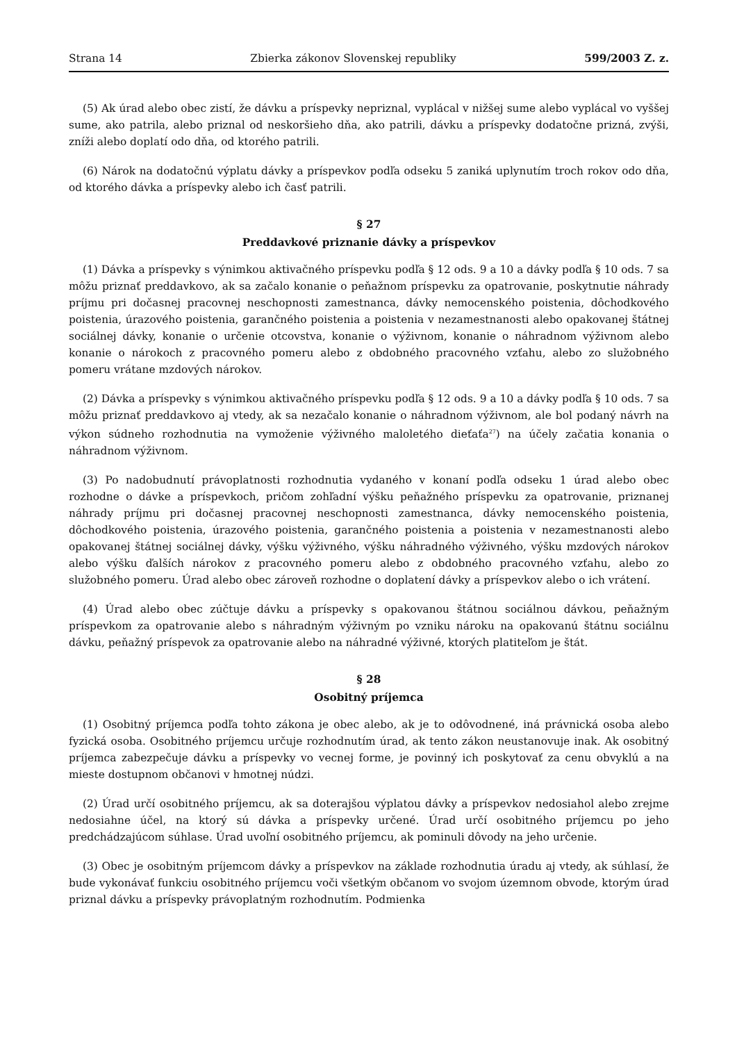Strana 14 Zbierka zákonov Slovenskej republiky 599/2003 Z. z.
(5) Ak úrad alebo obec zistí, že dávku a príspevky nepriznal, vyplácal v nižšej sume alebo vyplácal vo vyššej sume, ako patrila, alebo priznal od neskoršieho dňa, ako patrili, dávku a príspevky dodatočne prizná, zvýši, zníži alebo doplatí odo dňa, od ktorého patrili.
(6) Nárok na dodatočnú výplatu dávky a príspevkov podľa odseku 5 zaniká uplynutím troch rokov odo dňa, od ktorého dávka a príspevky alebo ich časť patrili.
§ 27
Preddavkové priznanie dávky a príspevkov
(1) Dávka a príspevky s výnimkou aktivačného príspevku podľa § 12 ods. 9 a 10 a dávky podľa § 10 ods. 7 sa môžu priznať preddavkovo, ak sa začalo konanie o peňažnom príspevku za opatrovanie, poskytnutie náhrady príjmu pri dočasnej pracovnej neschopnosti zamestnanca, dávky nemocenského poistenia, dôchodkového poistenia, úrazového poistenia, garančného poistenia a poistenia v nezamestnanosti alebo opakovanej štátnej sociálnej dávky, konanie o určenie otcovstva, konanie o výživnom, konanie o náhradnom výživnom alebo konanie o nárokoch z pracovného pomeru alebo z obdobného pracovného vzťahu, alebo zo služobného pomeru vrátane mzdových nárokov.
(2) Dávka a príspevky s výnimkou aktivačného príspevku podľa § 12 ods. 9 a 10 a dávky podľa § 10 ods. 7 sa môžu priznať preddavkovo aj vtedy, ak sa nezačalo konanie o náhradnom výživnom, ale bol podaný návrh na výkon súdneho rozhodnutia na vymoženie výživného maloletého dieťaťa<sup>27</sup>) na účely začatia konania o náhradnom výživnom.
(3) Po nadobudnutí právoplatnosti rozhodnutia vydaného v konaní podľa odseku 1 úrad alebo obec rozhodne o dávke a príspevkoch, pričom zohľadní výšku peňažného príspevku za opatrovanie, priznanej náhrady príjmu pri dočasnej pracovnej neschopnosti zamestnanca, dávky nemocenského poistenia, dôchodkového poistenia, úrazového poistenia, garančného poistenia a poistenia v nezamestnanosti alebo opakovanej štátnej sociálnej dávky, výšku výživného, výšku náhradného výživného, výšku mzdových nárokov alebo výšku ďalších nárokov z pracovného pomeru alebo z obdobného pracovného vzťahu, alebo zo služobného pomeru. Úrad alebo obec zároveň rozhodne o doplatení dávky a príspevkov alebo o ich vrátení.
(4) Úrad alebo obec zúčtuje dávku a príspevky s opakovanou štátnou sociálnou dávkou, peňažným príspevkom za opatrovanie alebo s náhradným výživným po vzniku nároku na opakovanú štátnu sociálnu dávku, peňažný príspevok za opatrovanie alebo na náhradné výživné, ktorých platiteľom je štát.
§ 28
Osobitný príjemca
(1) Osobitný príjemca podľa tohto zákona je obec alebo, ak je to odôvodnené, iná právnická osoba alebo fyzická osoba. Osobitného príjemcu určuje rozhodnutím úrad, ak tento zákon neustanovuje inak. Ak osobitný príjemca zabezpečuje dávku a príspevky vo vecnej forme, je povinný ich poskytovať za cenu obvyklú a na mieste dostupnom občanovi v hmotnej núdzi.
(2) Úrad určí osobitného príjemcu, ak sa doterajšou výplatou dávky a príspevkov nedosiahol alebo zrejme nedosiahne účel, na ktorý sú dávka a príspevky určené. Úrad určí osobitného príjemcu po jeho predchádzajúcom súhlase. Úrad uvoľní osobitného príjemcu, ak pominuli dôvody na jeho určenie.
(3) Obec je osobitným príjemcom dávky a príspevkov na základe rozhodnutia úradu aj vtedy, ak súhlasí, že bude vykonávať funkciu osobitného príjemcu voči všetkým občanom vo svojom územnom obvode, ktorým úrad priznal dávku a príspevky právoplatným rozhodnutím. Podmienka